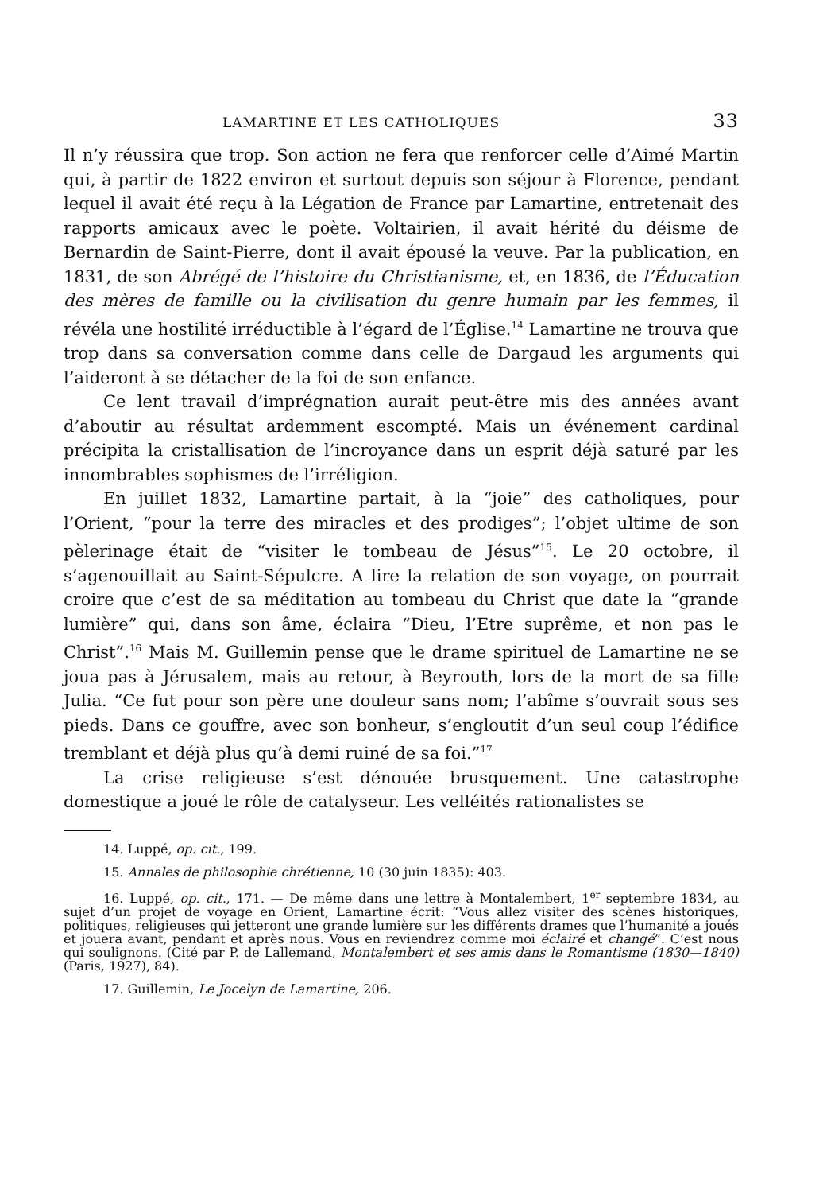LAMARTINE ET LES CATHOLIQUES 33
Il n’y réussira que trop. Son action ne fera que renforcer celle d’Aimé Martin qui, à partir de 1822 environ et surtout depuis son séjour à Florence, pendant lequel il avait été reçu à la Légation de France par Lamartine, entretenait des rapports amicaux avec le poète. Voltairien, il avait hérité du déisme de Bernardin de Saint-Pierre, dont il avait épousé la veuve. Par la publication, en 1831, de son Abrégé de l’histoire du Christianisme, et, en 1836, de l’Éducation des mères de famille ou la civilisation du genre humain par les femmes, il révéla une hostilité irréductible à l’égard de l’Église.<sup>14</sup> Lamartine ne trouva que trop dans sa conversation comme dans celle de Dargaud les arguments qui l’aideront à se détacher de la foi de son enfance.
Ce lent travail d’imprégnation aurait peut-être mis des années avant d’aboutir au résultat ardemment escompté. Mais un événement cardinal précipita la cristallisation de l’incroyance dans un esprit déjà saturé par les innombrables sophismes de l’irréligion.
En juillet 1832, Lamartine partait, à la “joie” des catholiques, pour l’Orient, “pour la terre des miracles et des prodiges”; l’objet ultime de son pèlerinage était de “visiter le tombeau de Jésus”<sup>15</sup>. Le 20 octobre, il s’agenouillait au Saint-Sépulcre. A lire la relation de son voyage, on pourrait croire que c’est de sa méditation au tombeau du Christ que date la “grande lumière” qui, dans son âme, éclaira “Dieu, l’Etre suprême, et non pas le Christ”.<sup>16</sup> Mais M. Guillemin pense que le drame spirituel de Lamartine ne se joua pas à Jérusalem, mais au retour, à Beyrouth, lors de la mort de sa fille Julia. “Ce fut pour son père une douleur sans nom; l’abîme s’ouvrait sous ses pieds. Dans ce gouffre, avec son bonheur, s’engloutit d’un seul coup l’édifice tremblant et déjà plus qu’à demi ruiné de sa foi.”<sup>17</sup>
La crise religieuse s’est dénouée brusquement. Une catastrophe domestique a joué le rôle de catalyseur. Les velléités rationalistes se
14. Luppé, op. cit., 199.
15. Annales de philosophie chrétienne, 10 (30 juin 1835): 403.
16. Luppé, op. cit., 171. — De même dans une lettre à Montalembert, 1<sup>er</sup> septembre 1834, au sujet d’un projet de voyage en Orient, Lamartine écrit: “Vous allez visiter des scènes historiques, politiques, religieuses qui jetteront une grande lumière sur les différents drames que l’humanité a joués et jouera avant, pendant et après nous. Vous en reviendrez comme moi éclairé et changé”. C’est nous qui soulignons. (Cité par P. de Lallemand, Montalembert et ses amis dans le Romantisme (1830—1840) (Paris, 1927), 84).
17. Guillemin, Le Jocelyn de Lamartine, 206.